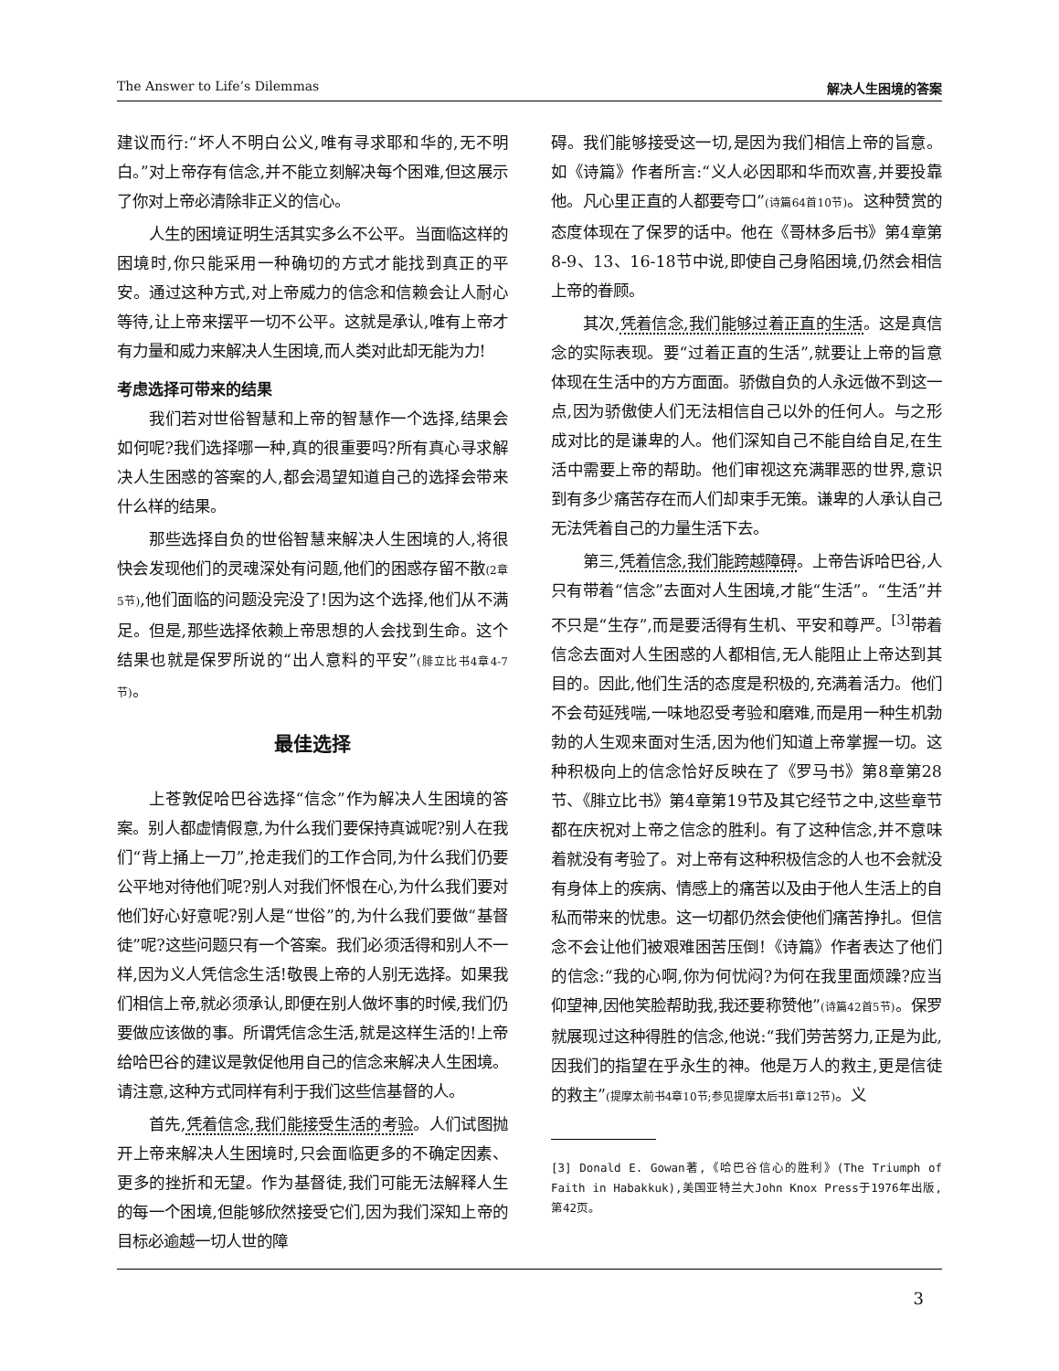The Answer to Life’s Dilemmas 解决人生困境的答案
建议而行:“坏人不明白公义,唯有寻求耶和华的,无不明白。”对上帝存有信念,并不能立刻解决每个困难,但这展示了你对上帝必清除非正义的信心。
人生的困境证明生活其实多么不公平。当面临这样的困境时,你只能采用一种确切的方式才能找到真正的平安。通过这种方式,对上帝威力的信念和信赖会让人耐心等待,让上帝来摆平一切不公平。这就是承认,唯有上帝才有力量和威力来解决人生困境,而人类对此却无能为力!
考虑选择可带来的结果
我们若对世俗智慧和上帝的智慧作一个选择,结果会如何呢?我们选择哪一种,真的很重要吗?所有真心寻求解决人生困惑的答案的人,都会渴望知道自己的选择会带来什么样的结果。
那些选择自负的世俗智慧来解决人生困境的人,将很快会发现他们的灵魂深处有问题,他们的困惑存留不散(2章5节),他们面临的问题没完没了!因为这个选择,他们从不满足。但是,那些选择依赖上帝思想的人会找到生命。这个结果也就是保罗所说的“出人意料的平安”(腓立比书4章4-7节)。
最佳选择
上苍敦促哈巴谷选择“信念”作为解决人生困境的答案。别人都虚情假意,为什么我们要保持真诚呢?别人在我们“背上捅上一刀”,抢走我们的工作合同,为什么我们仍要公平地对待他们呢?别人对我们怀恨在心,为什么我们要对他们好心好意呢?别人是“世俗”的,为什么我们要做“基督徒”呢?这些问题只有一个答案。我们必须活得和别人不一样,因为义人凭信念生活!敬畏上帝的人别无选择。如果我们相信上帝,就必须承认,即便在别人做坏事的时候,我们仍要做应该做的事。所谓凭信念生活,就是这样生活的!上帝给哈巴谷的建议是敦促他用自己的信念来解决人生困境。请注意,这种方式同样有利于我们这些信基督的人。
首先,凭着信念,我们能接受生活的考验。人们试图抛开上帝来解决人生困境时,只会面临更多的不确定因素、更多的挫折和无望。作为基督徒,我们可能无法解释人生的每一个困境,但能够欣然接受它们,因为我们深知上帝的目标必逾越一切人世的障
碍。我们能够接受这一切,是因为我们相信上帝的旨意。如《诗篇》作者所言:“义人必因耶和华而欢喜,并要投靠他。凡心里正直的人都要夸口”(诗篇64首10节)。这种赞赏的态度体现在了保罗的话中。他在《哥林多后书》第4章第8-9、13、16-18节中说,即使自己身陷困境,仍然会相信上帝的眷顾。
其次,凭着信念,我们能够过着正直的生活。这是真信念的实际表现。要“过着正直的生活”,就要让上帝的旨意体现在生活中的方方面面。骄傲自负的人永远做不到这一点,因为骄傲使人们无法相信自己以外的任何人。与之形成对比的是谦卑的人。他们深知自己不能自给自足,在生活中需要上帝的帮助。他们审视这充满罪恶的世界,意识到有多少痛苦存在而人们却束手无策。谦卑的人承认自己无法凭着自己的力量生活下去。
第三,凭着信念,我们能跨越障碍。上帝告诉哈巴谷,人只有带着“信念”去面对人生困境,才能“生活”。“生活”并不只是“生存”,而是要活得有生机、平安和尊严。<sup>[3]</sup>带着信念去面对人生困惑的人都相信,无人能阻止上帝达到其目的。因此,他们生活的态度是积极的,充满着活力。他们不会苟延残喘,一味地忍受考验和磨难,而是用一种生机勃勃的人生观来面对生活,因为他们知道上帝掌握一切。这种积极向上的信念恰好反映在了《罗马书》第8章第28节、《腓立比书》第4章第19节及其它经节之中,这些章节都在庆祝对上帝之信念的胜利。有了这种信念,并不意味着就没有考验了。对上帝有这种积极信念的人也不会就没有身体上的疾病、情感上的痛苦以及由于他人生活上的自私而带来的忧患。这一切都仍然会使他们痛苦挣扎。但信念不会让他们被艰难困苦压倒!《诗篇》作者表达了他们的信念:“我的心啊,你为何忧闷?为何在我里面烦躁?应当仰望神,因他笑脸帮助我,我还要称赞他”(诗篇42首5节)。保罗就展现过这种得胜的信念,他说:“我们劳苦努力,正是为此,因我们的指望在乎永生的神。他是万人的救主,更是信徒的救主”(提摩太前书4章10节;参见提摩太后书1章12节)。义
[3] Donald E. Gowan著,《哈巴谷信心的胜利》(The Triumph of Faith in Habakkuk),美国亚特兰大John Knox Press于1976年出版,第42页。
3